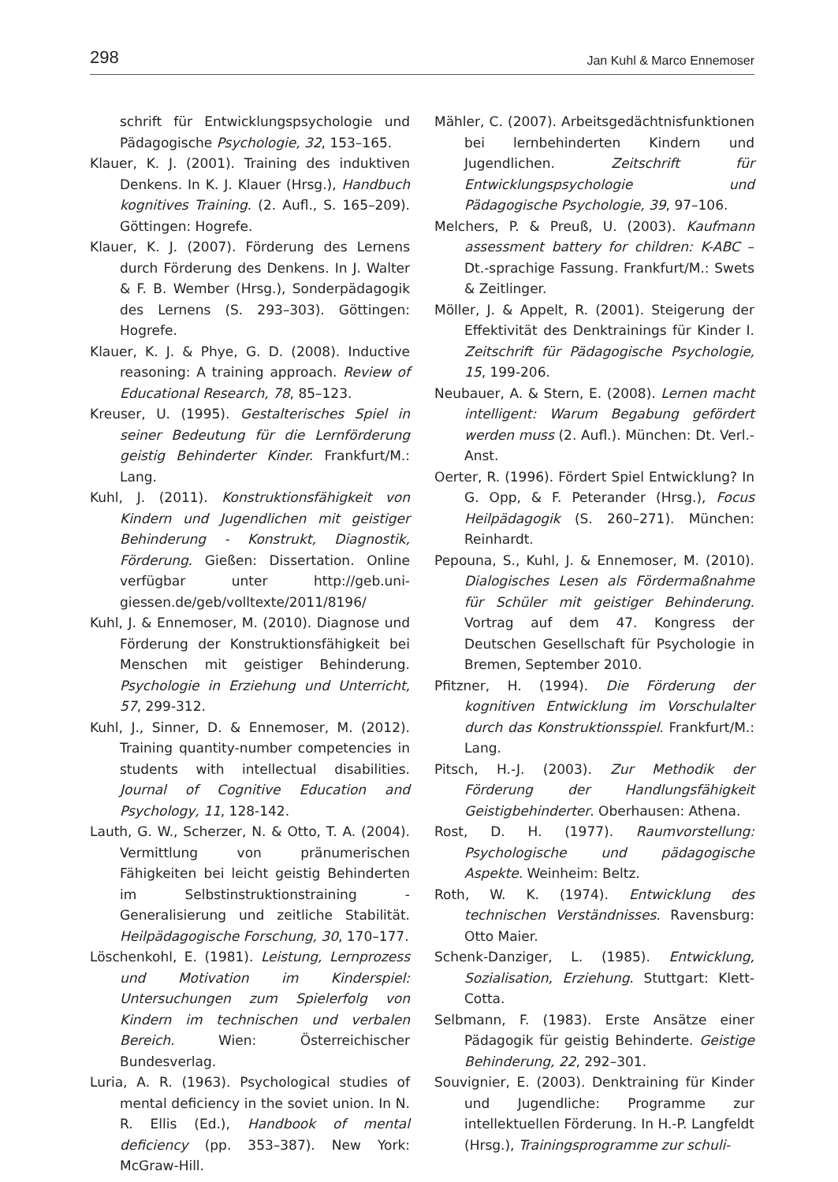298 Jan Kuhl & Marco Ennemoser
schrift für Entwicklungspsychologie und Pädagogische Psychologie, 32, 153–165.
Klauer, K. J. (2001). Training des induktiven Denkens. In K. J. Klauer (Hrsg.), Handbuch kognitives Training. (2. Aufl., S. 165–209). Göttingen: Hogrefe.
Klauer, K. J. (2007). Förderung des Lernens durch Förderung des Denkens. In J. Walter & F. B. Wember (Hrsg.), Sonderpädagogik des Lernens (S. 293–303). Göttingen: Hogrefe.
Klauer, K. J. & Phye, G. D. (2008). Inductive reasoning: A training approach. Review of Educational Research, 78, 85–123.
Kreuser, U. (1995). Gestalterisches Spiel in seiner Bedeutung für die Lernförderung geistig Behinderter Kinder. Frankfurt/M.: Lang.
Kuhl, J. (2011). Konstruktionsfähigkeit von Kindern und Jugendlichen mit geistiger Behinderung - Konstrukt, Diagnostik, Förderung. Gießen: Dissertation. Online verfügbar unter http://geb.uni-giessen.de/geb/volltexte/2011/8196/
Kuhl, J. & Ennemoser, M. (2010). Diagnose und Förderung der Konstruktionsfähigkeit bei Menschen mit geistiger Behinderung. Psychologie in Erziehung und Unterricht, 57, 299-312.
Kuhl, J., Sinner, D. & Ennemoser, M. (2012). Training quantity-number competencies in students with intellectual disabilities. Journal of Cognitive Education and Psychology, 11, 128-142.
Lauth, G. W., Scherzer, N. & Otto, T. A. (2004). Vermittlung von pränumerischen Fähigkeiten bei leicht geistig Behinderten im Selbstinstruktionstraining - Generalisierung und zeitliche Stabilität. Heilpädagogische Forschung, 30, 170–177.
Löschenkohl, E. (1981). Leistung, Lernprozess und Motivation im Kinderspiel: Untersuchungen zum Spielerfolg von Kindern im technischen und verbalen Bereich. Wien: Österreichischer Bundesverlag.
Luria, A. R. (1963). Psychological studies of mental deficiency in the soviet union. In N. R. Ellis (Ed.), Handbook of mental deficiency (pp. 353–387). New York: McGraw-Hill.
Mähler, C. (2007). Arbeitsgedächtnisfunktionen bei lernbehinderten Kindern und Jugendlichen. Zeitschrift für Entwicklungspsychologie und Pädagogische Psychologie, 39, 97–106.
Melchers, P. & Preuß, U. (2003). Kaufmann assessment battery for children: K-ABC – Dt.-sprachige Fassung. Frankfurt/M.: Swets & Zeitlinger.
Möller, J. & Appelt, R. (2001). Steigerung der Effektivität des Denktrainings für Kinder I. Zeitschrift für Pädagogische Psychologie, 15, 199-206.
Neubauer, A. & Stern, E. (2008). Lernen macht intelligent: Warum Begabung gefördert werden muss (2. Aufl.). München: Dt. Verl.-Anst.
Oerter, R. (1996). Fördert Spiel Entwicklung? In G. Opp, & F. Peterander (Hrsg.), Focus Heilpädagogik (S. 260–271). München: Reinhardt.
Pepouna, S., Kuhl, J. & Ennemoser, M. (2010). Dialogisches Lesen als Fördermaßnahme für Schüler mit geistiger Behinderung. Vortrag auf dem 47. Kongress der Deutschen Gesellschaft für Psychologie in Bremen, September 2010.
Pfitzner, H. (1994). Die Förderung der kognitiven Entwicklung im Vorschulalter durch das Konstruktionsspiel. Frankfurt/M.: Lang.
Pitsch, H.-J. (2003). Zur Methodik der Förderung der Handlungsfähigkeit Geistigbehinderter. Oberhausen: Athena.
Rost, D. H. (1977). Raumvorstellung: Psychologische und pädagogische Aspekte. Weinheim: Beltz.
Roth, W. K. (1974). Entwicklung des technischen Verständnisses. Ravensburg: Otto Maier.
Schenk-Danziger, L. (1985). Entwicklung, Sozialisation, Erziehung. Stuttgart: Klett-Cotta.
Selbmann, F. (1983). Erste Ansätze einer Pädagogik für geistig Behinderte. Geistige Behinderung, 22, 292–301.
Souvignier, E. (2003). Denktraining für Kinder und Jugendliche: Programme zur intellektuellen Förderung. In H.-P. Langfeldt (Hrsg.), Trainingsprogramme zur schuli-